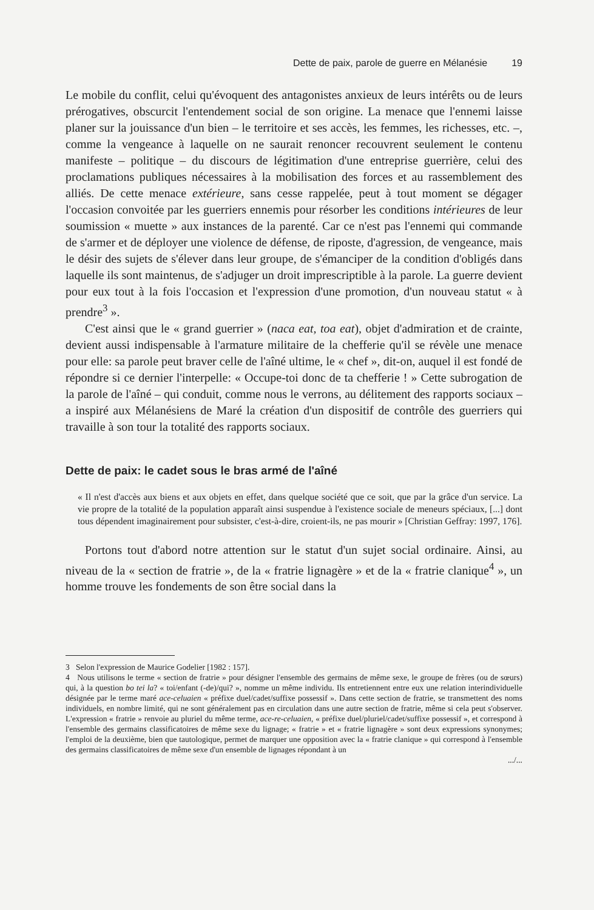Dette de paix, parole de guerre en Mélanésie 19
Le mobile du conflit, celui qu'évoquent des antagonistes anxieux de leurs intérêts ou de leurs prérogatives, obscurcit l'entendement social de son origine. La menace que l'ennemi laisse planer sur la jouissance d'un bien – le territoire et ses accès, les femmes, les richesses, etc. –, comme la vengeance à laquelle on ne saurait renoncer recouvrent seulement le contenu manifeste – politique – du discours de légitimation d'une entreprise guerrière, celui des proclamations publiques nécessaires à la mobilisation des forces et au rassemblement des alliés. De cette menace extérieure, sans cesse rappelée, peut à tout moment se dégager l'occasion convoitée par les guerriers ennemis pour résorber les conditions intérieures de leur soumission « muette » aux instances de la parenté. Car ce n'est pas l'ennemi qui commande de s'armer et de déployer une violence de défense, de riposte, d'agression, de vengeance, mais le désir des sujets de s'élever dans leur groupe, de s'émanciper de la condition d'obligés dans laquelle ils sont maintenus, de s'adjuger un droit imprescriptible à la parole. La guerre devient pour eux tout à la fois l'occasion et l'expression d'une promotion, d'un nouveau statut « à prendre<sup>3</sup> ».
C'est ainsi que le « grand guerrier » (naca eat, toa eat), objet d'admiration et de crainte, devient aussi indispensable à l'armature militaire de la chefferie qu'il se révèle une menace pour elle: sa parole peut braver celle de l'aîné ultime, le « chef », dit-on, auquel il est fondé de répondre si ce dernier l'interpelle: « Occupe-toi donc de ta chefferie ! » Cette subrogation de la parole de l'aîné – qui conduit, comme nous le verrons, au délitement des rapports sociaux – a inspiré aux Mélanésiens de Maré la création d'un dispositif de contrôle des guerriers qui travaille à son tour la totalité des rapports sociaux.
Dette de paix: le cadet sous le bras armé de l'aîné
« Il n'est d'accès aux biens et aux objets en effet, dans quelque société que ce soit, que par la grâce d'un service. La vie propre de la totalité de la population apparaît ainsi suspendue à l'existence sociale de meneurs spéciaux, [...] dont tous dépendent imaginairement pour subsister, c'est-à-dire, croient-ils, ne pas mourir » [Christian Geffray: 1997, 176].
Portons tout d'abord notre attention sur le statut d'un sujet social ordinaire. Ainsi, au niveau de la « section de fratrie », de la « fratrie lignagère » et de la « fratrie clanique<sup>4</sup> », un homme trouve les fondements de son être social dans la
3 Selon l'expression de Maurice Godelier [1982 : 157].
4 Nous utilisons le terme « section de fratrie » pour désigner l'ensemble des germains de même sexe, le groupe de frères (ou de sœurs) qui, à la question bo tei la? « toi/enfant (-de)/qui? », nomme un même individu. Ils entretiennent entre eux une relation interindividuelle désignée par le terme maré ace-celuaien « préfixe duel/cadet/suffixe possessif ». Dans cette section de fratrie, se transmettent des noms individuels, en nombre limité, qui ne sont généralement pas en circulation dans une autre section de fratrie, même si cela peut s'observer. L'expression « fratrie » renvoie au pluriel du même terme, ace-re-celuaien, « préfixe duel/pluriel/cadet/suffixe possessif », et correspond à l'ensemble des germains classificatoires de même sexe du lignage; « fratrie » et « fratrie lignagère » sont deux expressions synonymes; l'emploi de la deuxième, bien que tautologique, permet de marquer une opposition avec la « fratrie clanique » qui correspond à l'ensemble des germains classificatoires de même sexe d'un ensemble de lignages répondant à un
.../...